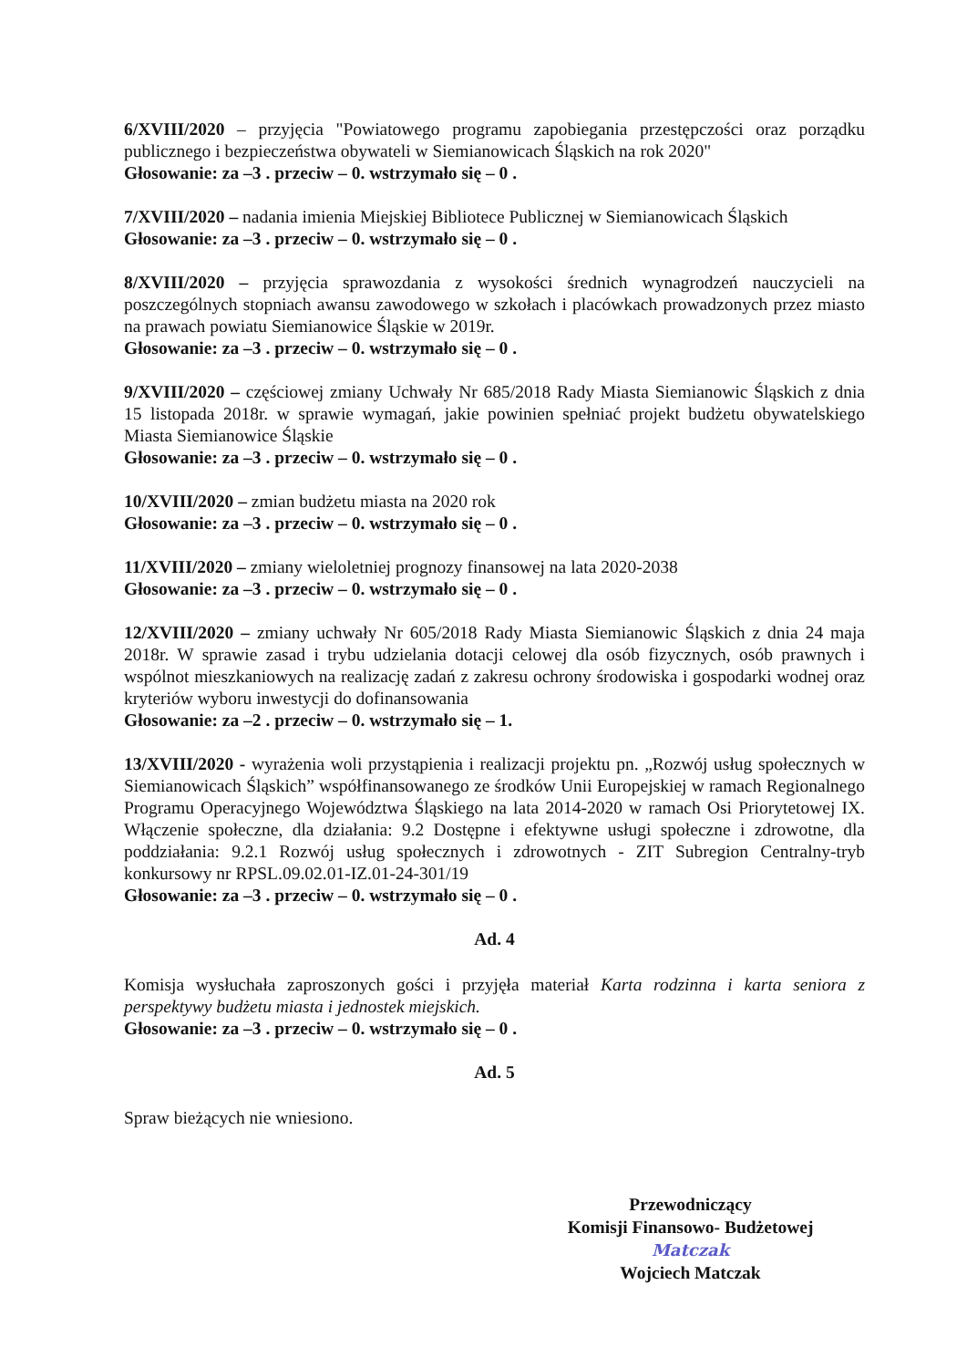6/XVIII/2020 – przyjęcia "Powiatowego programu zapobiegania przestępczości oraz porządku publicznego i bezpieczeństwa obywateli w Siemianowicach Śląskich na rok 2020"
Głosowanie: za –3 . przeciw – 0. wstrzymało się – 0 .
7/XVIII/2020 – nadania imienia Miejskiej Bibliotece Publicznej w Siemianowicach Śląskich
Głosowanie: za –3 . przeciw – 0. wstrzymało się – 0 .
8/XVIII/2020 – przyjęcia sprawozdania z wysokości średnich wynagrodzeń nauczycieli na poszczególnych stopniach awansu zawodowego w szkołach i placówkach prowadzonych przez miasto na prawach powiatu Siemianowice Śląskie w 2019r.
Głosowanie: za –3 . przeciw – 0. wstrzymało się – 0 .
9/XVIII/2020 – częściowej zmiany Uchwały Nr 685/2018 Rady Miasta Siemianowic Śląskich z dnia 15 listopada 2018r. w sprawie wymagań, jakie powinien spełniać projekt budżetu obywatelskiego Miasta Siemianowice Śląskie
Głosowanie: za –3 . przeciw – 0. wstrzymało się – 0 .
10/XVIII/2020 – zmian budżetu miasta na 2020 rok
Głosowanie: za –3 . przeciw – 0. wstrzymało się – 0 .
11/XVIII/2020 – zmiany wieloletniej prognozy finansowej na lata 2020-2038
Głosowanie: za –3 . przeciw – 0. wstrzymało się – 0 .
12/XVIII/2020 – zmiany uchwały Nr 605/2018 Rady Miasta Siemianowic Śląskich z dnia 24 maja 2018r. W sprawie zasad i trybu udzielania dotacji celowej dla osób fizycznych, osób prawnych i wspólnot mieszkaniowych na realizację zadań z zakresu ochrony środowiska i gospodarki wodnej oraz kryteriów wyboru inwestycji do dofinansowania
Głosowanie: za –2 . przeciw – 0. wstrzymało się – 1.
13/XVIII/2020 - wyrażenia woli przystąpienia i realizacji projektu pn. „Rozwój usług społecznych w Siemianowicach Śląskich” współfinansowanego ze środków Unii Europejskiej w ramach Regionalnego Programu Operacyjnego Województwa Śląskiego na lata 2014-2020 w ramach Osi Priorytetowej IX. Włączenie społeczne, dla działania: 9.2 Dostępne i efektywne usługi społeczne i zdrowotne, dla poddziałania: 9.2.1 Rozwój usług społecznych i zdrowotnych - ZIT Subregion Centralny-tryb konkursowy nr RPSL.09.02.01-IZ.01-24-301/19
Głosowanie: za –3 . przeciw – 0. wstrzymało się – 0 .
Ad. 4
Komisja wysłuchała zaproszonych gości i przyjęła materiał Karta rodzinna i karta seniora z perspektywy budżetu miasta i jednostek miejskich.
Głosowanie: za –3 . przeciw – 0. wstrzymało się – 0 .
Ad. 5
Spraw bieżących nie wniesiono.
Przewodniczący
Komisji Finansowo- Budżetowej
Matczak
Wojciech Matczak